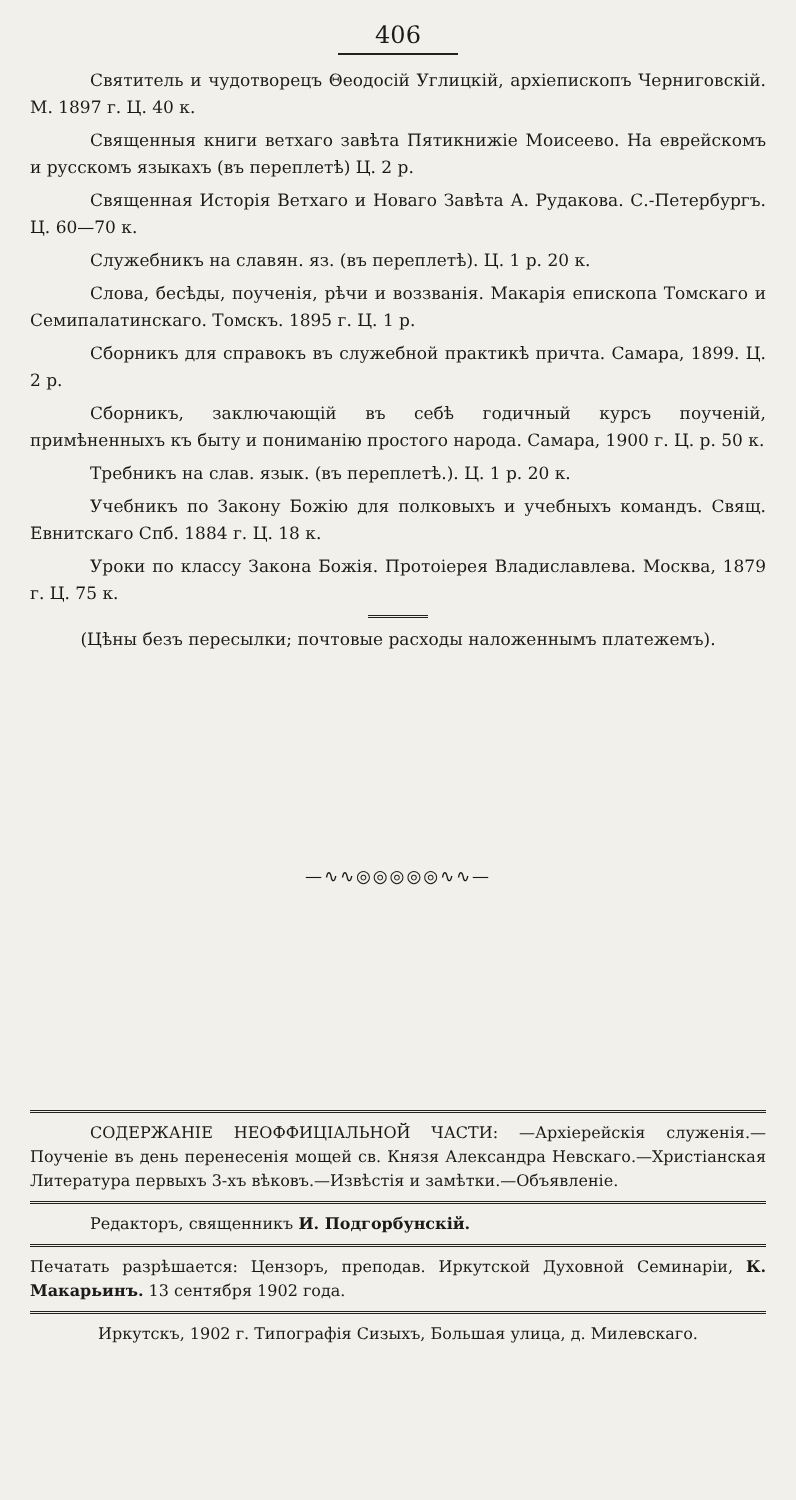406
Святитель и чудотворецъ Θеодосій Углицкій, архіепископъ Черниговскій. М. 1897 г. Ц. 40 к.
Священныя книги ветхаго завѣта Пятикнижіе Моисеево. На еврейскомъ и русскомъ языкахъ (въ переплетѣ) Ц. 2 р.
Священная Исторія Ветхаго и Новаго Завѣта А. Рудакова. С.-Петербургъ. Ц. 60—70 к.
Служебникъ на славян. яз. (въ переплетѣ). Ц. 1 р. 20 к.
Слова, бесѣды, поученія, рѣчи и воззванія. Макарія епископа Томскаго и Семипалатинскаго. Томскъ. 1895 г. Ц. 1 р.
Сборникъ для справокъ въ служебной практикѣ причта. Самара, 1899. Ц. 2 р.
Сборникъ, заключающій въ себѣ годичный курсъ поученій, примѣненныхъ къ быту и пониманію простого народа. Самара, 1900 г. Ц. р. 50 к.
Требникъ на слав. язык. (въ переплетѣ.). Ц. 1 р. 20 к.
Учебникъ по Закону Божію для полковыхъ и учебныхъ командъ. Свящ. Евнитскаго Спб. 1884 г. Ц. 18 к.
Уроки по классу Закона Божія. Протоіерея Владиславлева. Москва, 1879 г. Ц. 75 к.
(Цѣны безъ пересылки; почтовые расходы наложеннымъ платежемъ).
—∿∿◎◎◎◎◎∿∿—
СОДЕРЖАНІЕ НЕОФФИЦІАЛЬНОЙ ЧАСТИ: —Архіерейскія служенія.—Поученіе въ день перенесенія мощей св. Князя Александра Невскаго.—Христіанская Литература первыхъ 3-хъ вѣковъ.—Извѣстія и замѣтки.—Объявленіе.
Редакторъ, священникъ И. Подгорбунскій.
Печатать разрѣшается: Цензоръ, преподав. Иркутской Духовной Семинаріи, К. Макарьинъ. 13 сентября 1902 года.
Иркутскъ, 1902 г. Типографія Сизыхъ, Большая улица, д. Милевскаго.